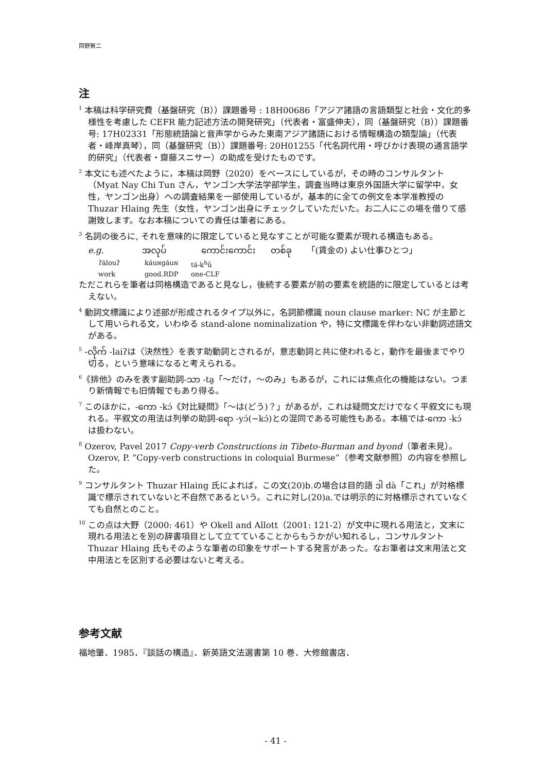岡野賢二
注
<sup>1</sup> 本稿は科学研究費（基盤研究（B））課題番号 : 18H00686「アジア諸語の言語類型と社会・文化的多様性を考慮した CEFR 能力記述方法の開発研究」（代表者・富盛伸夫），同（基盤研究（B））課題番号: 17H02331「形態統語論と音声学からみた東南アジア諸語における情報構造の類型論」（代表者・峰岸真琴），同（基盤研究（B））課題番号: 20H01255「代名詞代用・呼びかけ表現の通言語学的研究」（代表者・齋藤スニサー）の助成を受けたものです。
<sup>2</sup> 本文にも述べたように，本稿は岡野（2020）をベースにしているが，その時のコンサルタント（Myat Nay Chi Tun さん，ヤンゴン大学法学部学生，調査当時は東京外国語大学に留学中，女性，ヤンゴン出身）への調査結果を一部使用しているが，基本的に全ての例文を本学准教授の Thuzar Hlaing 先生（女性，ヤンゴン出身にチェックしていただいた。お二人にこの場を借りて感謝致します。なお本稿についての責任は筆者にある。
<sup>3</sup> 名詞の後ろに, それを意味的に限定していると見なすことが可能な要素が現れる構造もある。
e.g. အလုပ် ကောင်းကောင်း တစ်ခု 「(賃金の) よい仕事ひとつ」
ʔălouʔ káuɴgáuɴ tă-k<sup>h</sup>û
work good.RDP one-CLF
ただこれらを筆者は同格構造であると見なし，後続する要素が前の要素を統語的に限定しているとは考えない。
<sup>4</sup> 動詞文標識により述部が形成されるタイプ以外に，名詞節標識 noun clause marker: NC が主節として用いられる文，いわゆる stand-alone nominalization や，特に文標識を伴わない非動詞述語文がある。
<sup>5</sup> -လိုက် -laiʔは〈決然性〉を表す助動詞とされるが，意志動詞と共に使われると，動作を最後までやり切る，という意味になると考えられる。
<sup>6</sup>《排他》のみを表す副助詞-သာ -ta̰「～だけ，～のみ」もあるが，これには焦点化の機能はない。つまり新情報でも旧情報でもあり得る。
<sup>7</sup> このほかに，-ကော -kɔ́《対比疑問》「～は(どう)？」があるが，これは疑問文だけでなく平叙文にも現れる。平叙文の用法は列挙の助詞-ရော -yɔ́(~kɔ́)との混同である可能性もある。本稿では-ကော -kɔ́ は扱わない。
<sup>8</sup> Ozerov, Pavel 2017 Copy-verb Constructions in Tibeto-Burman and byond（筆者未見）。Ozerov, P. “Copy-verb constructions in coloquial Burmese”（参考文献参照）の内容を参照した。
<sup>9</sup> コンサルタント Thuzar Hlaing 氏によれば，この文(20)b.の場合は目的語 ဒါ dà「これ」が対格標識で標示されていないと不自然であるという。これに対し(20)a.では明示的に対格標示されていなくても自然とのこと。
<sup>10</sup> この点は大野（2000: 461）や Okell and Allott（2001: 121-2）が文中に現れる用法と，文末に現れる用法とを別の辞書項目として立てていることからもうかがい知れるし，コンサルタント Thuzar Hlaing 氏もそのような筆者の印象をサポートする発言があった。なお筆者は文末用法と文中用法とを区別する必要はないと考える。
参考文献
福地肇．1985．『談話の構造』．新英語文法選書第 10 巻．大修館書店．
- 41 -